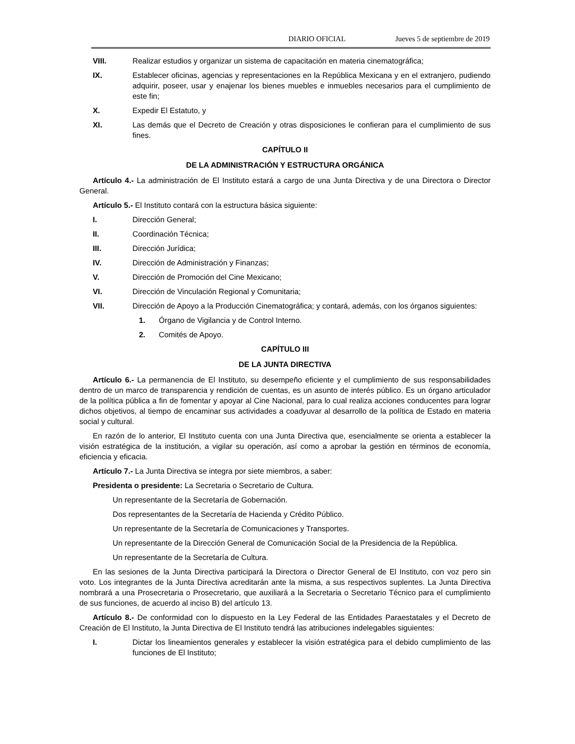DIARIO OFICIAL Jueves 5 de septiembre de 2019
VIII. Realizar estudios y organizar un sistema de capacitación en materia cinematográfica;
IX. Establecer oficinas, agencias y representaciones en la República Mexicana y en el extranjero, pudiendo adquirir, poseer, usar y enajenar los bienes muebles e inmuebles necesarios para el cumplimiento de este fin;
X. Expedir El Estatuto, y
XI. Las demás que el Decreto de Creación y otras disposiciones le confieran para el cumplimiento de sus fines.
CAPÍTULO II
DE LA ADMINISTRACIÓN Y ESTRUCTURA ORGÁNICA
Artículo 4.- La administración de El Instituto estará a cargo de una Junta Directiva y de una Directora o Director General.
Artículo 5.- El Instituto contará con la estructura básica siguiente:
I. Dirección General;
II. Coordinación Técnica;
III. Dirección Jurídica;
IV. Dirección de Administración y Finanzas;
V. Dirección de Promoción del Cine Mexicano;
VI. Dirección de Vinculación Regional y Comunitaria;
VII. Dirección de Apoyo a la Producción Cinematográfica; y contará, además, con los órganos siguientes:
1. Órgano de Vigilancia y de Control Interno.
2. Comités de Apoyo.
CAPÍTULO III
DE LA JUNTA DIRECTIVA
Artículo 6.- La permanencia de El Instituto, su desempeño eficiente y el cumplimiento de sus responsabilidades dentro de un marco de transparencia y rendición de cuentas, es un asunto de interés público. Es un órgano articulador de la política pública a fin de fomentar y apoyar al Cine Nacional, para lo cual realiza acciones conducentes para lograr dichos objetivos, al tiempo de encaminar sus actividades a coadyuvar al desarrollo de la política de Estado en materia social y cultural.
En razón de lo anterior, El Instituto cuenta con una Junta Directiva que, esencialmente se orienta a establecer la visión estratégica de la institución, a vigilar su operación, así como a aprobar la gestión en términos de economía, eficiencia y eficacia.
Artículo 7.- La Junta Directiva se integra por siete miembros, a saber:
Presidenta o presidente: La Secretaria o Secretario de Cultura.
Un representante de la Secretaría de Gobernación.
Dos representantes de la Secretaría de Hacienda y Crédito Público.
Un representante de la Secretaría de Comunicaciones y Transportes.
Un representante de la Dirección General de Comunicación Social de la Presidencia de la República.
Un representante de la Secretaría de Cultura.
En las sesiones de la Junta Directiva participará la Directora o Director General de El Instituto, con voz pero sin voto. Los integrantes de la Junta Directiva acreditarán ante la misma, a sus respectivos suplentes. La Junta Directiva nombrará a una Prosecretaria o Prosecretario, que auxiliará a la Secretaria o Secretario Técnico para el cumplimiento de sus funciones, de acuerdo al inciso B) del artículo 13.
Artículo 8.- De conformidad con lo dispuesto en la Ley Federal de las Entidades Paraestatales y el Decreto de Creación de El Instituto, la Junta Directiva de El Instituto tendrá las atribuciones indelegables siguientes:
I. Dictar los lineamientos generales y establecer la visión estratégica para el debido cumplimiento de las funciones de El Instituto;